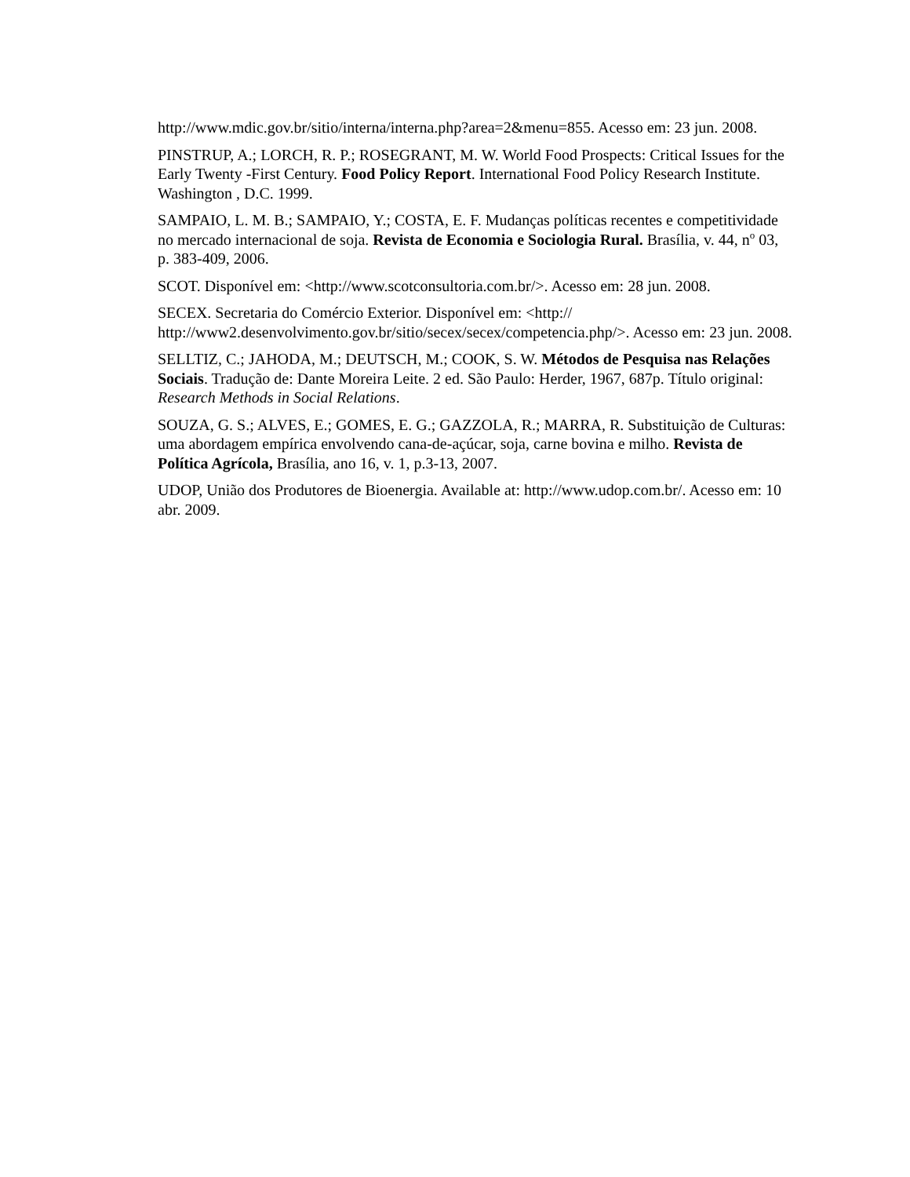http://www.mdic.gov.br/sitio/interna/interna.php?area=2&menu=855. Acesso em: 23 jun. 2008.
PINSTRUP, A.; LORCH, R. P.; ROSEGRANT, M. W. World Food Prospects: Critical Issues for the Early Twenty -First Century. Food Policy Report. International Food Policy Research Institute. Washington , D.C. 1999.
SAMPAIO, L. M. B.; SAMPAIO, Y.; COSTA, E. F. Mudanças políticas recentes e competitividade no mercado internacional de soja. Revista de Economia e Sociologia Rural. Brasília, v. 44, n<sup>o</sup> 03, p. 383-409, 2006.
SCOT. Disponível em: <http://www.scotconsultoria.com.br/>. Acesso em: 28 jun. 2008.
SECEX. Secretaria do Comércio Exterior. Disponível em: <http://
http://www2.desenvolvimento.gov.br/sitio/secex/secex/competencia.php/>. Acesso em: 23 jun. 2008.
SELLTIZ, C.; JAHODA, M.; DEUTSCH, M.; COOK, S. W. Métodos de Pesquisa nas Relações Sociais. Tradução de: Dante Moreira Leite. 2 ed. São Paulo: Herder, 1967, 687p. Título original: Research Methods in Social Relations.
SOUZA, G. S.; ALVES, E.; GOMES, E. G.; GAZZOLA, R.; MARRA, R. Substituição de Culturas: uma abordagem empírica envolvendo cana-de-açúcar, soja, carne bovina e milho. Revista de Política Agrícola, Brasília, ano 16, v. 1, p.3-13, 2007.
UDOP, União dos Produtores de Bioenergia. Available at: http://www.udop.com.br/. Acesso em: 10 abr. 2009.